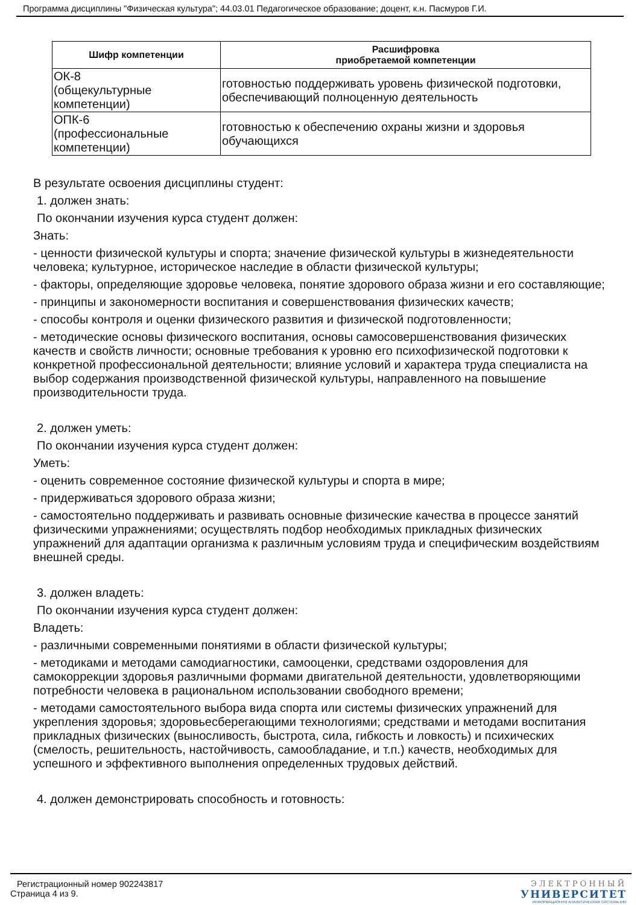Программа дисциплины "Физическая культура"; 44.03.01 Педагогическое образование; доцент, к.н. Пасмуров Г.И.
| Шифр компетенции | Расшифровка приобретаемой компетенции |
| --- | --- |
| ОК-8 (общекультурные компетенции) | готовностью поддерживать уровень физической подготовки, обеспечивающий полноценную деятельность |
| ОПК-6 (профессиональные компетенции) | готовностью к обеспечению охраны жизни и здоровья обучающихся |
В результате освоения дисциплины студент:
1. должен знать:
По окончании изучения курса студент должен:
Знать:
- ценности физической культуры и спорта; значение физической культуры в жизнедеятельности человека; культурное, историческое наследие в области физической культуры;
- факторы, определяющие здоровье человека, понятие здорового образа жизни и его составляющие;
- принципы и закономерности воспитания и совершенствования физических качеств;
- способы контроля и оценки физического развития и физической подготовленности;
- методические основы физического воспитания, основы самосовершенствования физических качеств и свойств личности; основные требования к уровню его психофизической подготовки к конкретной профессиональной деятельности; влияние условий и характера труда специалиста на выбор содержания производственной физической культуры, направленного на повышение производительности труда.
2. должен уметь:
По окончании изучения курса студент должен:
Уметь:
- оценить современное состояние физической культуры и спорта в мире;
- придерживаться здорового образа жизни;
- самостоятельно поддерживать и развивать основные физические качества в процессе занятий физическими упражнениями; осуществлять подбор необходимых прикладных физических упражнений для адаптации организма к различным условиям труда и специфическим воздействиям внешней среды.
3. должен владеть:
По окончании изучения курса студент должен:
Владеть:
- различными современными понятиями в области физической культуры;
- методиками и методами самодиагностики, самооценки, средствами оздоровления для самокоррекции здоровья различными формами двигательной деятельности, удовлетворяющими потребности человека в рациональном использовании свободного времени;
- методами самостоятельного выбора вида спорта или системы физических упражнений для укрепления здоровья; здоровьесберегающими технологиями; средствами и методами воспитания прикладных физических (выносливость, быстрота, сила, гибкость и ловкость) и психических (смелость, решительность, настойчивость, самообладание, и т.п.) качеств, необходимых для успешного и эффективного выполнения определенных трудовых действий.
4. должен демонстрировать способность и готовность:
Регистрационный номер 902243817
Страница 4 из 9.
ЭЛЕКТРОННЫЙ
УНИВЕРСИТЕТ
ИНФОРМАЦИОННО АНАЛИТИЧЕСКАЯ СИСТЕМА КФУ